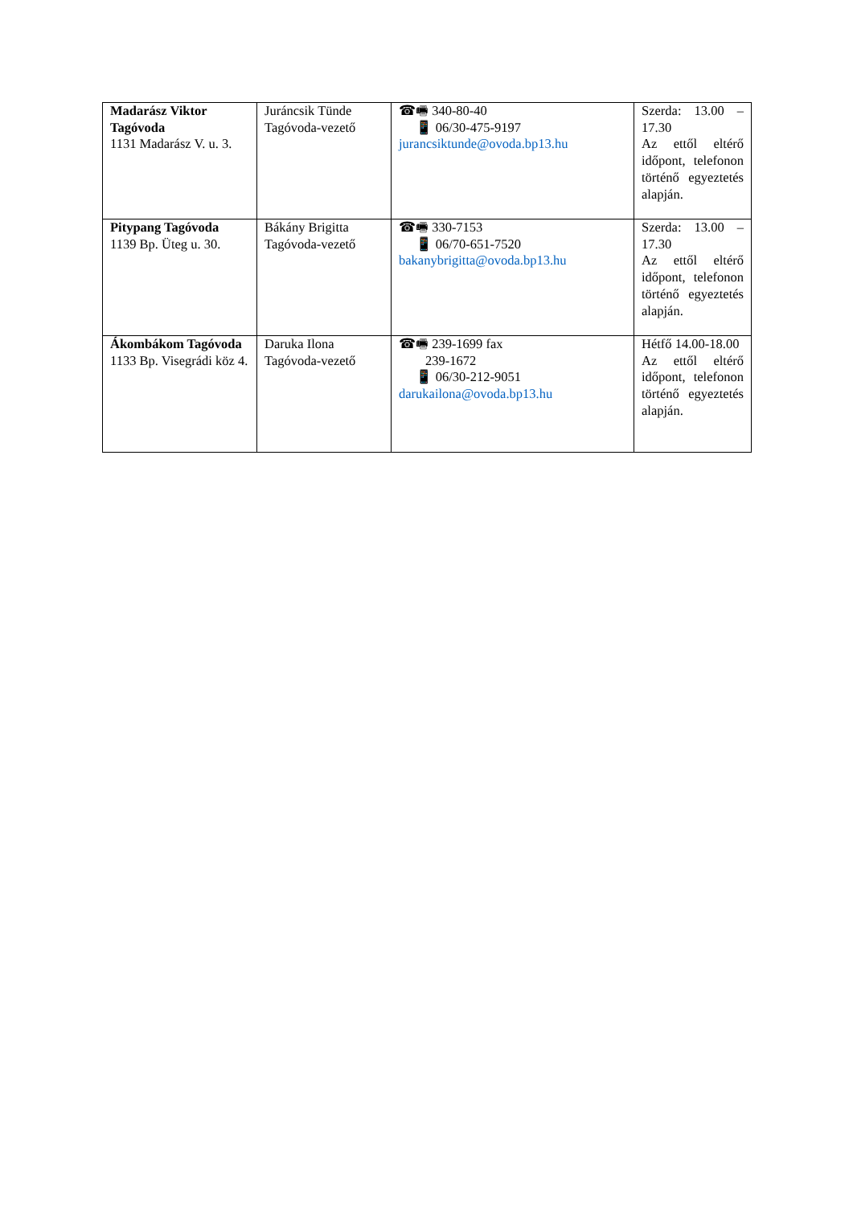| Madarász Viktor Tagóvoda 1131 Madarász V. u. 3. | Juráncsik Tünde Tagóvoda-vezető | ☎🖷 340-80-40 📱 06/30-475-9197 jurancsiktunde@ovoda.bp13.hu | Szerda: 13.00 – 17.30 Az ettől eltérő időpont, telefonon történő egyeztetés alapján. |
| Pitypang Tagóvoda 1139 Bp. Üteg u. 30. | Bákány Brigitta Tagóvoda-vezető | ☎🖷 330-7153 📱 06/70-651-7520 bakanybrigitta@ovoda.bp13.hu | Szerda: 13.00 – 17.30 Az ettől eltérő időpont, telefonon történő egyeztetés alapján. |
| Ákombákom Tagóvoda 1133 Bp. Visegrádi köz 4. | Daruka Ilona Tagóvoda-vezető | ☎🖷 239-1699 fax 239-1672 📱 06/30-212-9051 darukailona@ovoda.bp13.hu | Hétfő 14.00-18.00 Az ettől eltérő időpont, telefonon történő egyeztetés alapján. |